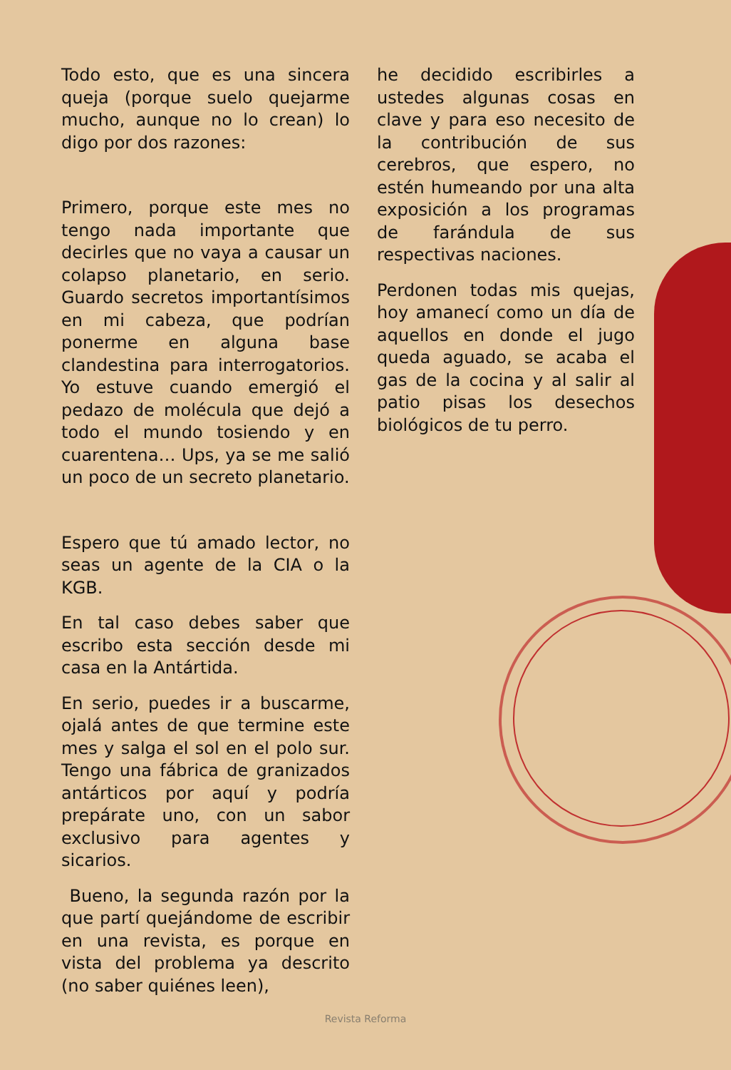Todo esto, que es una sincera queja (porque suelo quejarme mucho, aunque no lo crean) lo digo por dos razones:
Primero, porque este mes no tengo nada importante que decirles que no vaya a causar un colapso planetario, en serio. Guardo secretos importantísimos en mi cabeza, que podrían ponerme en alguna base clandestina para interrogatorios. Yo estuve cuando emergió el pedazo de molécula que dejó a todo el mundo tosiendo y en cuarentena… Ups, ya se me salió un poco de un secreto planetario.
Espero que tú amado lector, no seas un agente de la CIA o la KGB.
En tal caso debes saber que escribo esta sección desde mi casa en la Antártida.
En serio, puedes ir a buscarme, ojalá antes de que termine este mes y salga el sol en el polo sur. Tengo una fábrica de granizados antárticos por aquí y podría prepárate uno, con un sabor exclusivo para agentes y sicarios.
Bueno, la segunda razón por la que partí quejándome de escribir en una revista, es porque en vista del problema ya descrito (no saber quiénes leen),
he decidido escribirles a ustedes algunas cosas en clave y para eso necesito de la contribución de sus cerebros, que espero, no estén humeando por una alta exposición a los programas de farándula de sus respectivas naciones.
Perdonen todas mis quejas, hoy amanecí como un día de aquellos en donde el jugo queda aguado, se acaba el gas de la cocina y al salir al patio pisas los desechos biológicos de tu perro.
Revista Reforma